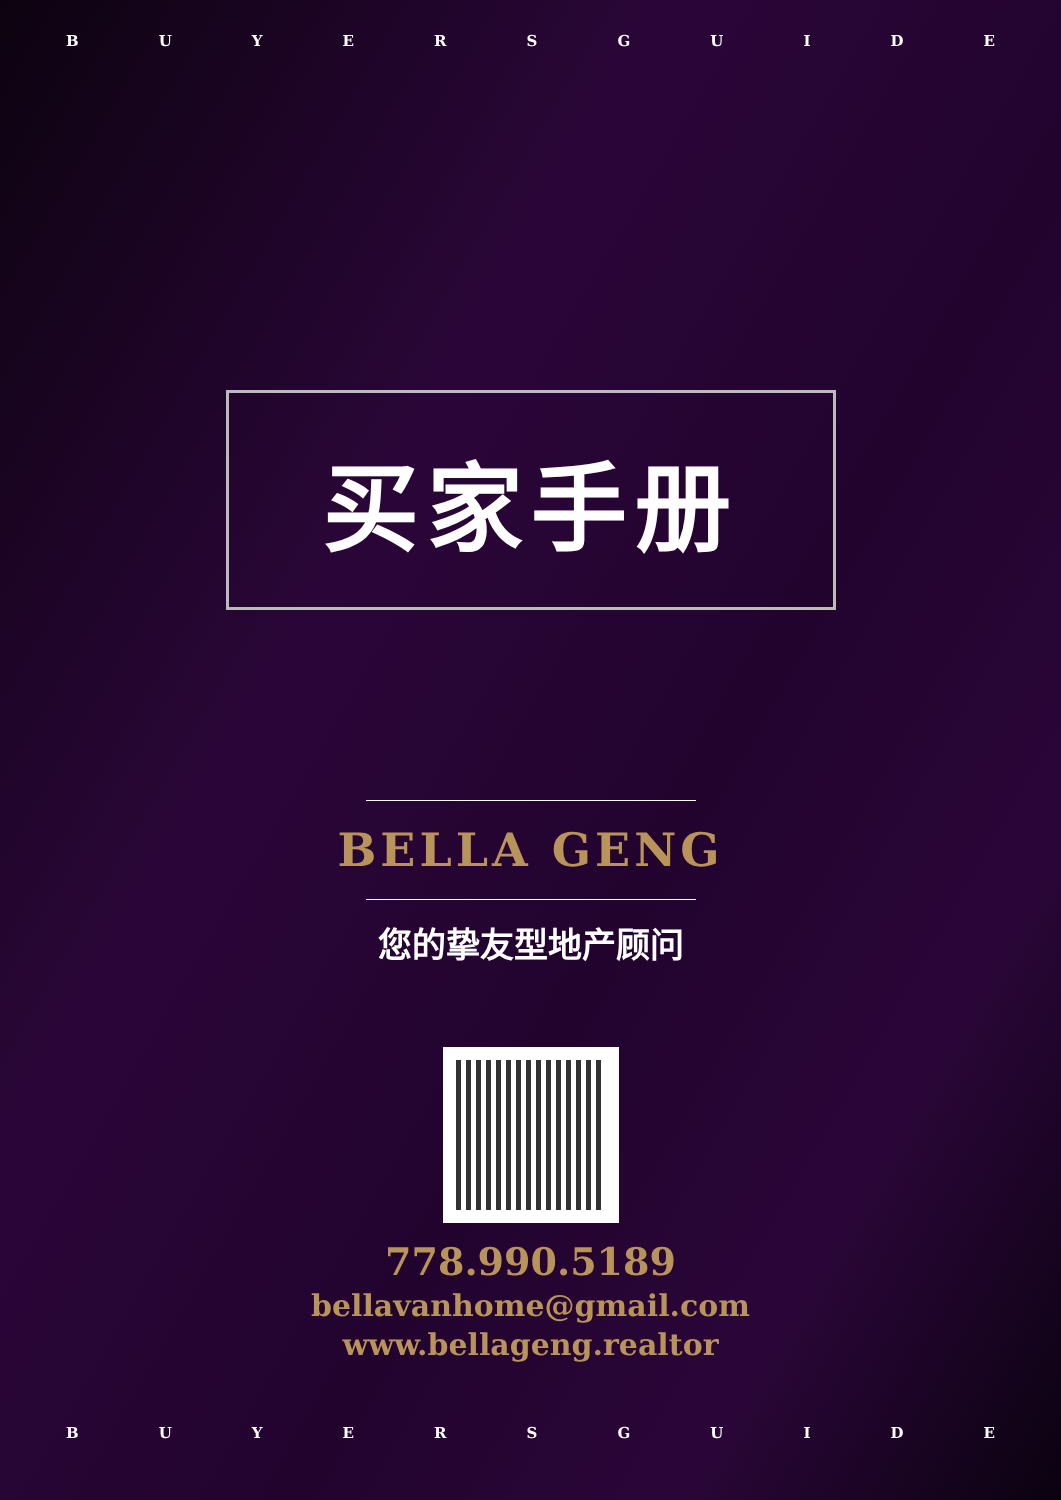BUYERSGUIDE
买家手册
BELLA GENG
您的挚友型地产顾问
778.990.5189
bellavanhome@gmail.com
www.bellageng.realtor
BUYERSGUIDE